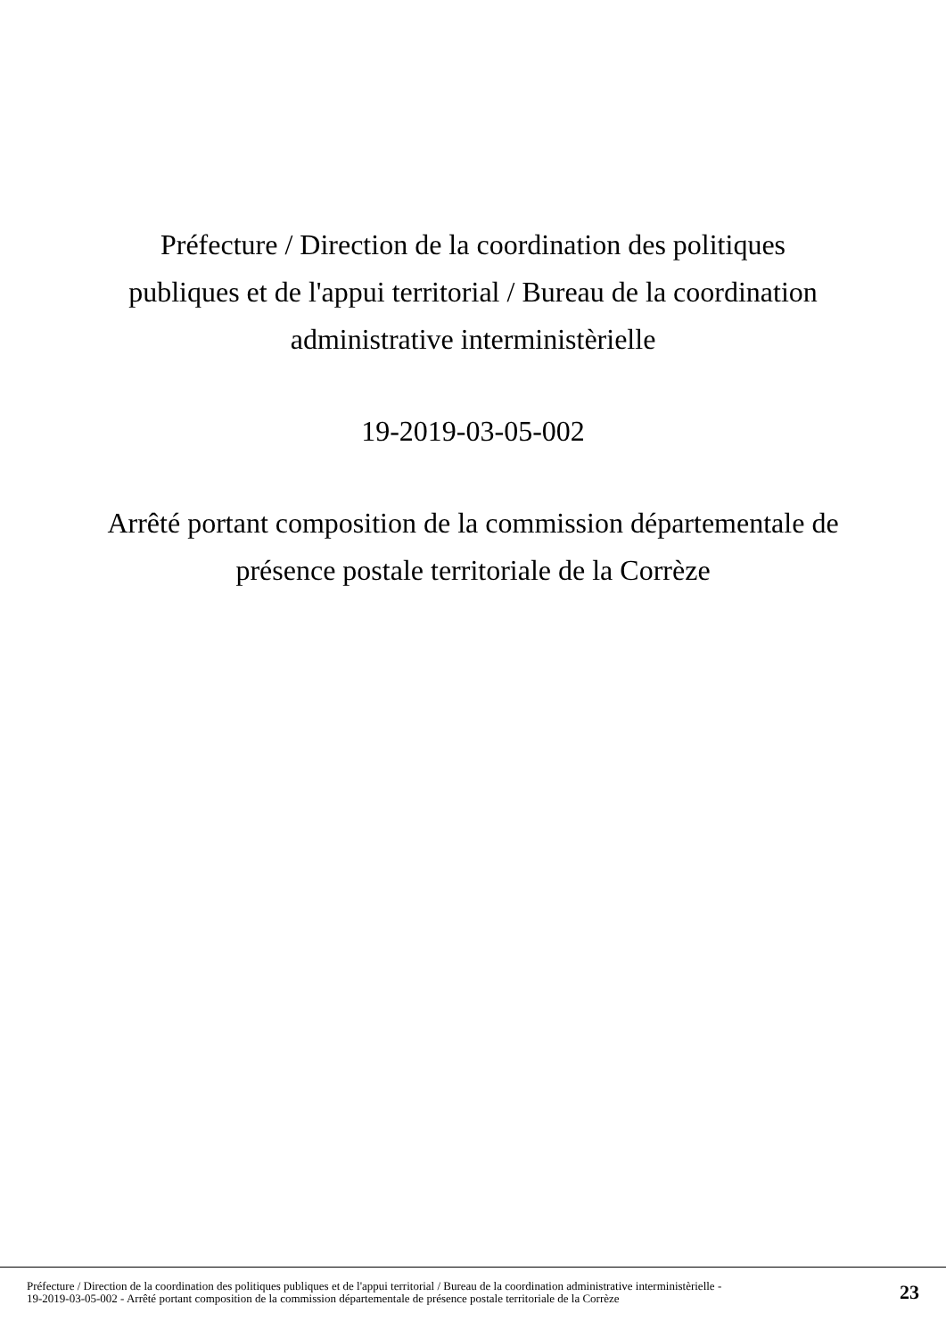Préfecture / Direction de la coordination des politiques publiques et de l'appui territorial / Bureau de la coordination administrative interministèrielle
19-2019-03-05-002
Arrêté portant composition de la commission départementale de présence postale territoriale de la Corrèze
Préfecture / Direction de la coordination des politiques publiques et de l'appui territorial / Bureau de la coordination administrative interministèrielle -
19-2019-03-05-002 - Arrêté portant composition de la commission départementale de présence postale territoriale de la Corrèze
23